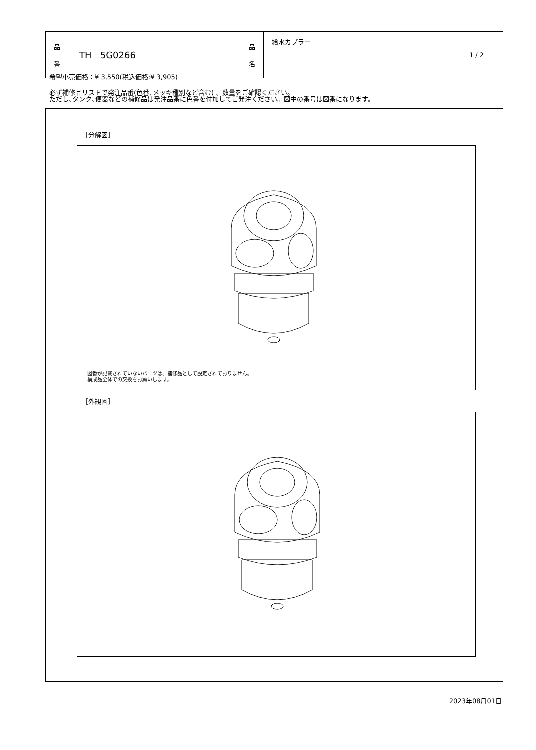| 品 番 | TH 5G0266 | 品 名 | 給水カプラー | 1 / 2 |
希望小売価格：¥ 3,550(税込価格:¥ 3,905)
必ず補修品リストで発注品番(色番､メッキ種別など含む) 、数量をご確認ください。
ただし､タンク､便器などの補修品は発注品番に色番を付加してご発注ください。図中の番号は図番になります。
［分解図］
図番が記載されていないパーツは、補修品として設定されておりません。
構成品全体での交換をお願いします。
［外観図］
2023年08月01日